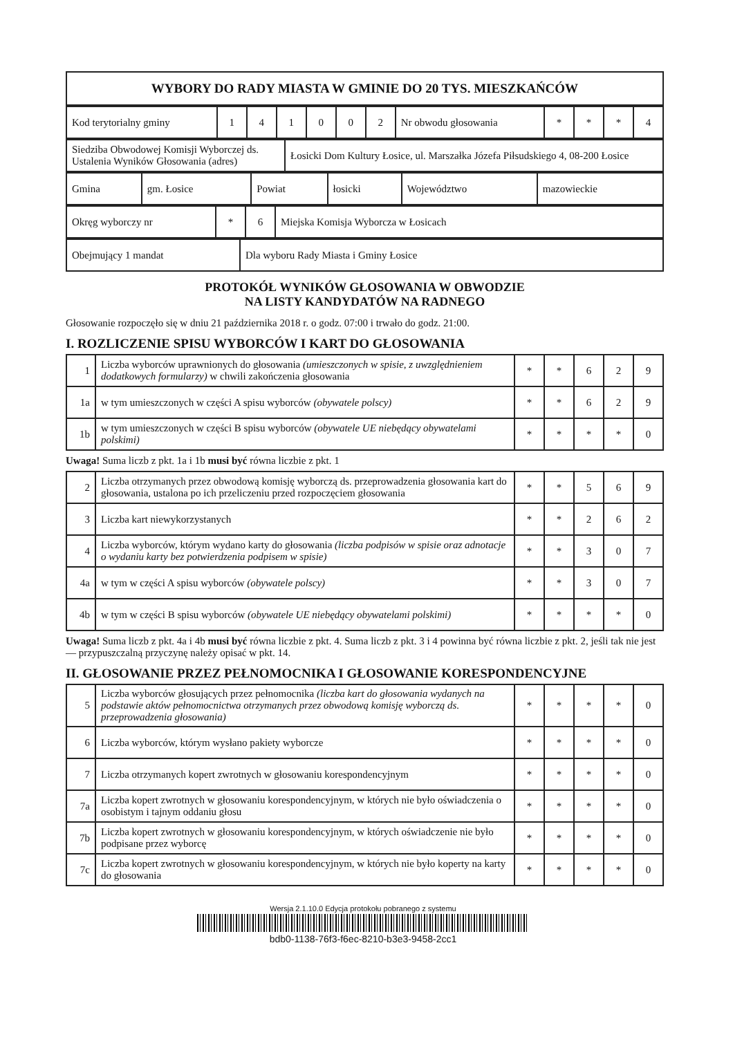| WYBORY DO RADY MIASTA W GMINIE DO 20 TYS. MIESZKAŃCÓW |
| Kod terytorialny gminy | 1 | 4 | 1 | 0 | 0 | 2 | Nr obwodu głosowania | * | * | * | 4 |
| Siedziba Obwodowej Komisji Wyborczej ds. Ustalenia Wyników Głosowania (adres) | Łosicki Dom Kultury Łosice, ul. Marszałka Józefa Piłsudskiego 4, 08-200 Łosice |
| Gmina | gm. Łosice | Powiat | łosicki | Województwo | mazowieckie |
| Okręg wyborczy nr | * | 6 | Miejska Komisja Wyborcza w Łosicach |
| Obejmujący 1 mandat | Dla wyboru Rady Miasta i Gminy Łosice |
PROTOKÓŁ WYNIKÓW GŁOSOWANIA W OBWODZIE
NA LISTY KANDYDATÓW NA RADNEGO
Głosowanie rozpoczęło się w dniu 21 października 2018 r. o godz. 07:00 i trwało do godz. 21:00.
I. ROZLICZENIE SPISU WYBORCÓW I KART DO GŁOSOWANIA
| 1 | Liczba wyborców uprawnionych do głosowania (umieszczonych w spisie, z uwzględnieniem dodatkowych formularzy) w chwili zakończenia głosowania | * | * | 6 | 2 | 9 |
| 1a | w tym umieszczonych w części A spisu wyborców (obywatele polscy) | * | * | 6 | 2 | 9 |
| 1b | w tym umieszczonych w części B spisu wyborców (obywatele UE niebędący obywatelami polskimi) | * | * | * | * | 0 |
Uwaga! Suma liczb z pkt. 1a i 1b musi być równa liczbie z pkt. 1
| 2 | Liczba otrzymanych przez obwodową komisję wyborczą ds. przeprowadzenia głosowania kart do głosowania, ustalona po ich przeliczeniu przed rozpoczęciem głosowania | * | * | 5 | 6 | 9 |
| 3 | Liczba kart niewykorzystanych | * | * | 2 | 6 | 2 |
| 4 | Liczba wyborców, którym wydano karty do głosowania (liczba podpisów w spisie oraz adnotacje o wydaniu karty bez potwierdzenia podpisem w spisie) | * | * | 3 | 0 | 7 |
| 4a | w tym w części A spisu wyborców (obywatele polscy) | * | * | 3 | 0 | 7 |
| 4b | w tym w części B spisu wyborców (obywatele UE niebędący obywatelami polskimi) | * | * | * | * | 0 |
Uwaga! Suma liczb z pkt. 4a i 4b musi być równa liczbie z pkt. 4. Suma liczb z pkt. 3 i 4 powinna być równa liczbie z pkt. 2, jeśli tak nie jest — przypuszczalną przyczynę należy opisać w pkt. 14.
II. GŁOSOWANIE PRZEZ PEŁNOMOCNIKA I GŁOSOWANIE KORESPONDENCYJNE
| 5 | Liczba wyborców głosujących przez pełnomocnika (liczba kart do głosowania wydanych na podstawie aktów pełnomocnictwa otrzymanych przez obwodową komisję wyborczą ds. przeprowadzenia głosowania) | * | * | * | * | 0 |
| 6 | Liczba wyborców, którym wysłano pakiety wyborcze | * | * | * | * | 0 |
| 7 | Liczba otrzymanych kopert zwrotnych w głosowaniu korespondencyjnym | * | * | * | * | 0 |
| 7a | Liczba kopert zwrotnych w głosowaniu korespondencyjnym, w których nie było oświadczenia o osobistym i tajnym oddaniu głosu | * | * | * | * | 0 |
| 7b | Liczba kopert zwrotnych w głosowaniu korespondencyjnym, w których oświadczenie nie było podpisane przez wyborcę | * | * | * | * | 0 |
| 7c | Liczba kopert zwrotnych w głosowaniu korespondencyjnym, w których nie było koperty na karty do głosowania | * | * | * | * | 0 |
Wersja 2.1.10.0 Edycja protokołu pobranego z systemu
bdb0-1138-76f3-f6ec-8210-b3e3-9458-2cc1